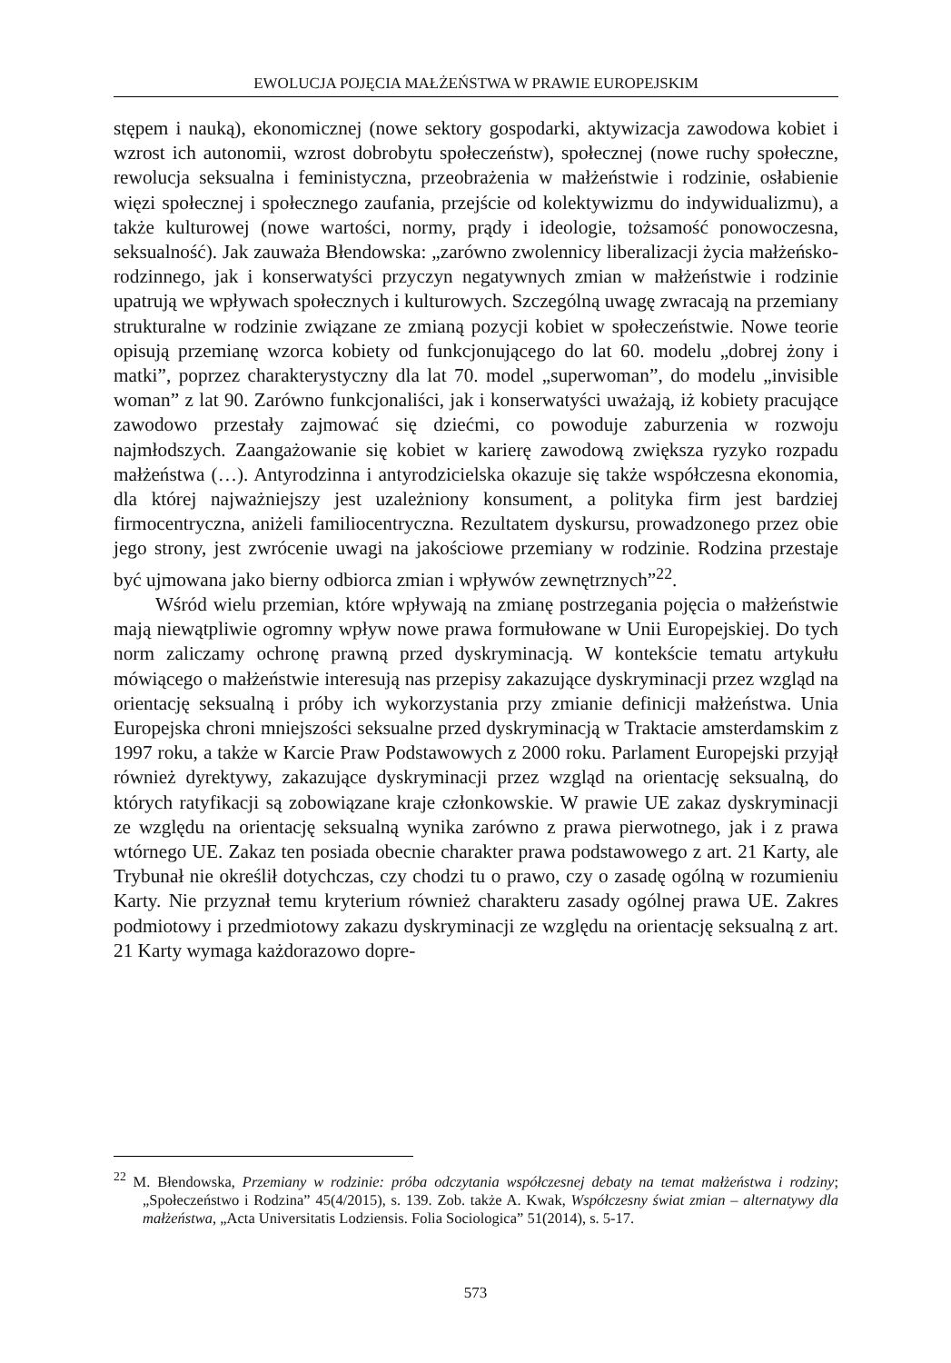EWOLUCJA POJĘCIA MAŁŻEŃSTWA W PRAWIE EUROPEJSKIM
stępem i nauką), ekonomicznej (nowe sektory gospodarki, aktywizacja zawodowa kobiet i wzrost ich autonomii, wzrost dobrobytu społeczeństw), społecznej (nowe ruchy społeczne, rewolucja seksualna i feministyczna, przeobrażenia w małżeństwie i rodzinie, osłabienie więzi społecznej i społecznego zaufania, przejście od kolektywizmu do indywidualizmu), a także kulturowej (nowe wartości, normy, prądy i ideologie, tożsamość ponowoczesna, seksualność). Jak zauważa Błendowska: „zarówno zwolennicy liberalizacji życia małżeńsko-rodzinnego, jak i konserwatyści przyczyn negatywnych zmian w małżeństwie i rodzinie upatrują we wpływach społecznych i kulturowych. Szczególną uwagę zwracają na przemiany strukturalne w rodzinie związane ze zmianą pozycji kobiet w społeczeństwie. Nowe teorie opisują przemianę wzorca kobiety od funkcjonującego do lat 60. modelu „dobrej żony i matki”, poprzez charakterystyczny dla lat 70. model „superwoman”, do modelu „invisible woman” z lat 90. Zarówno funkcjonaliści, jak i konserwatyści uważają, iż kobiety pracujące zawodowo przestały zajmować się dziećmi, co powoduje zaburzenia w rozwoju najmłodszych. Zaangażowanie się kobiet w karierę zawodową zwiększa ryzyko rozpadu małżeństwa (…). Antyrodzinna i antyrodzicielska okazuje się także współczesna ekonomia, dla której najważniejszy jest uzależniony konsument, a polityka firm jest bardziej firmocentryczna, aniżeli familiocentryczna. Rezultatem dyskursu, prowadzonego przez obie jego strony, jest zwrócenie uwagi na jakościowe przemiany w rodzinie. Rodzina przestaje być ujmowana jako bierny odbiorca zmian i wpływów zewnętrznych”<sup>22</sup>.
Wśród wielu przemian, które wpływają na zmianę postrzegania pojęcia o małżeństwie mają niewątpliwie ogromny wpływ nowe prawa formułowane w Unii Europejskiej. Do tych norm zaliczamy ochronę prawną przed dyskryminacją. W kontekście tematu artykułu mówiącego o małżeństwie interesują nas przepisy zakazujące dyskryminacji przez wzgląd na orientację seksualną i próby ich wykorzystania przy zmianie definicji małżeństwa. Unia Europejska chroni mniejszości seksualne przed dyskryminacją w Traktacie amsterdamskim z 1997 roku, a także w Karcie Praw Podstawowych z 2000 roku. Parlament Europejski przyjął również dyrektywy, zakazujące dyskryminacji przez wzgląd na orientację seksualną, do których ratyfikacji są zobowiązane kraje członkowskie. W prawie UE zakaz dyskryminacji ze względu na orientację seksualną wynika zarówno z prawa pierwotnego, jak i z prawa wtórnego UE. Zakaz ten posiada obecnie charakter prawa podstawowego z art. 21 Karty, ale Trybunał nie określił dotychczas, czy chodzi tu o prawo, czy o zasadę ogólną w rozumieniu Karty. Nie przyznał temu kryterium również charakteru zasady ogólnej prawa UE. Zakres podmiotowy i przedmiotowy zakazu dyskryminacji ze względu na orientację seksualną z art. 21 Karty wymaga każdorazowo dopre-
<sup>22</sup> M. Błendowska, Przemiany w rodzinie: próba odczytania współczesnej debaty na temat małżeństwa i rodziny; „Społeczeństwo i Rodzina” 45(4/2015), s. 139. Zob. także A. Kwak, Współczesny świat zmian – alternatywy dla małżeństwa, „Acta Universitatis Lodziensis. Folia Sociologica” 51(2014), s. 5-17.
573